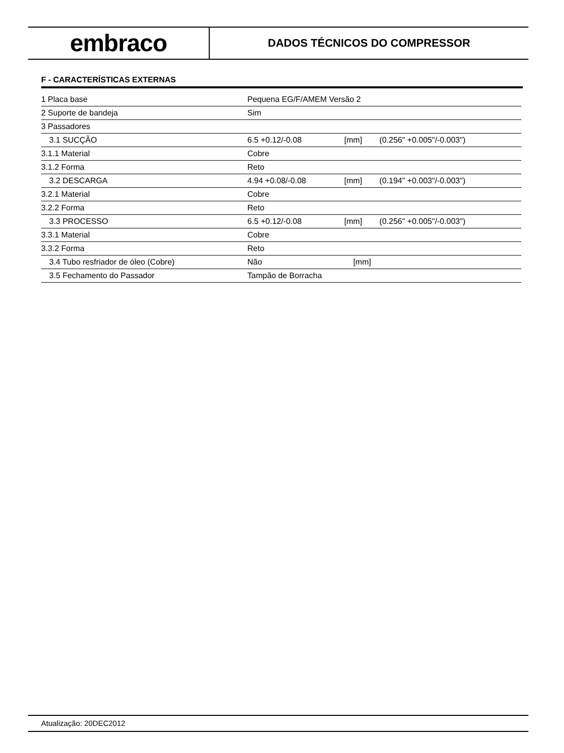embraco
DADOS TÉCNICOS DO COMPRESSOR
F - CARACTERÍSTICAS EXTERNAS
| 1 Placa base | Pequena EG/F/AMEM Versão 2 | | |
| 2 Suporte de bandeja | Sim | | |
| 3 Passadores | | | |
| 3.1 SUCÇÃO | 6.5 +0.12/-0.08 | [mm] | (0.256" +0.005"/-0.003") |
| 3.1.1 Material | Cobre | | |
| 3.1.2 Forma | Reto | | |
| 3.2 DESCARGA | 4.94 +0.08/-0.08 | [mm] | (0.194" +0.003"/-0.003") |
| 3.2.1 Material | Cobre | | |
| 3.2.2 Forma | Reto | | |
| 3.3 PROCESSO | 6.5 +0.12/-0.08 | [mm] | (0.256" +0.005"/-0.003") |
| 3.3.1 Material | Cobre | | |
| 3.3.2 Forma | Reto | | |
| 3.4 Tubo resfriador de óleo (Cobre) | Não | [mm] | |
| 3.5 Fechamento do Passador | Tampão de Borracha | | |
Atualização: 20DEC2012